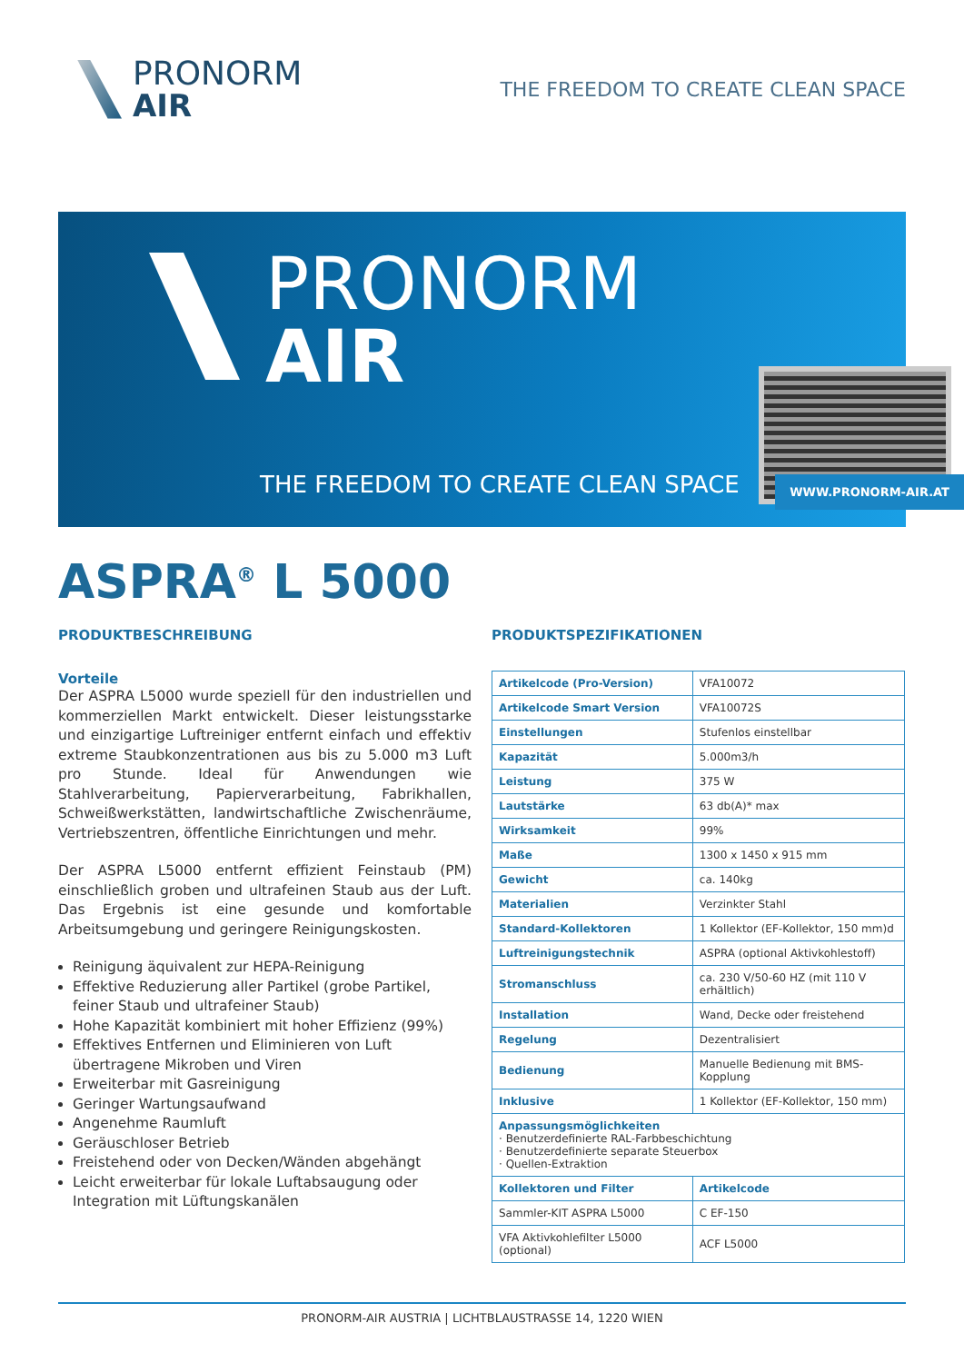PRONORM
AIR
THE FREEDOM TO CREATE CLEAN SPACE
PRONORM
AIR
THE FREEDOM TO CREATE CLEAN SPACE
WWW.PRONORM-AIR.AT
ASPRA<sup>®</sup> L 5000
PRODUKTBESCHREIBUNG
Vorteile
Der ASPRA L5000 wurde speziell für den industriellen und kommerziellen Markt entwickelt. Dieser leistungsstarke und einzigartige Luftreiniger entfernt einfach und effektiv extreme Staubkonzentrationen aus bis zu 5.000 m3 Luft pro Stunde. Ideal für Anwendungen wie Stahlverarbeitung, Papierverarbeitung, Fabrikhallen, Schweißwerkstätten, landwirtschaftliche Zwischenräume, Vertriebszentren, öffentliche Einrichtungen und mehr.
Der ASPRA L5000 entfernt effizient Feinstaub (PM) einschließlich groben und ultrafeinen Staub aus der Luft. Das Ergebnis ist eine gesunde und komfortable Arbeitsumgebung und geringere Reinigungskosten.
Reinigung äquivalent zur HEPA-Reinigung
Effektive Reduzierung aller Partikel (grobe Partikel, feiner Staub und ultrafeiner Staub)
Hohe Kapazität kombiniert mit hoher Effizienz (99%)
Effektives Entfernen und Eliminieren von Luft übertragene Mikroben und Viren
Erweiterbar mit Gasreinigung
Geringer Wartungsaufwand
Angenehme Raumluft
Geräuschloser Betrieb
Freistehend oder von Decken/Wänden abgehängt
Leicht erweiterbar für lokale Luftabsaugung oder Integration mit Lüftungskanälen
PRODUKTSPEZIFIKATIONEN
| Artikelcode (Pro-Version) | VFA10072 | |
| Artikelcode Smart Version | VFA10072S | |
| Einstellungen | Stufenlos einstellbar | |
| Kapazität | 5.000m3/h | |
| Leistung | 375 W | |
| Lautstärke | 63 db(A)* max | |
| Wirksamkeit | 99% | |
| Maße | 1300 x 1450 x 915 mm | |
| Gewicht | ca. 140kg | |
| Materialien | Verzinkter Stahl | |
| Standard-Kollektoren | 1 Kollektor (EF-Kollektor, 150 mm)d | |
| Luftreinigungstechnik | ASPRA (optional Aktivkohlestoff) | |
| Stromanschluss | ca. 230 V/50-60 HZ (mit 110 V erhältlich) | |
| Installation | Wand, Decke oder freistehend | |
| Regelung | Dezentralisiert | |
| Bedienung | Manuelle Bedienung mit BMS-Kopplung | |
| Inklusive | 1 Kollektor (EF-Kollektor, 150 mm) | |
| Anpassungsmöglichkeiten · Benutzerdefinierte RAL-Farbbeschichtung · Benutzerdefinierte separate Steuerbox · Quellen-Extraktion | | |
| Kollektoren und Filter | | Artikelcode |
| Sammler-KIT ASPRA L5000 | | C EF-150 |
| VFA Aktivkohlefilter L5000 (optional) | | ACF L5000 |
PRONORM-AIR AUSTRIA | LICHTBLAUSTRASSE 14, 1220 WIEN